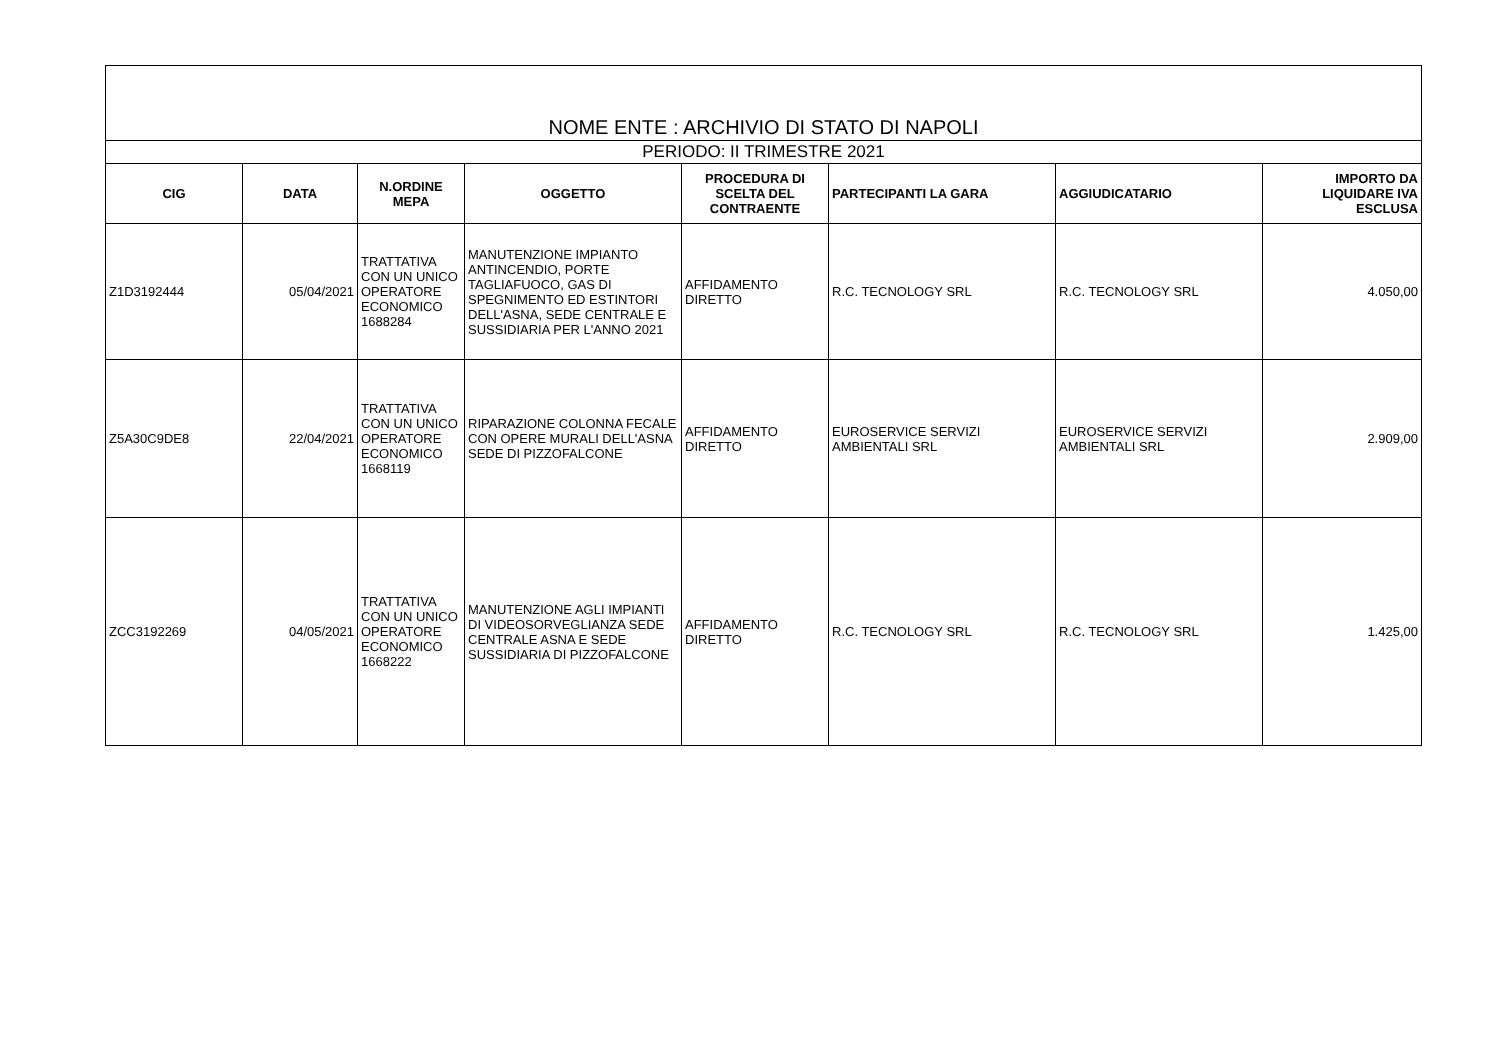| NOME ENTE : ARCHIVIO DI STATO DI NAPOLI | | | | | | | |
| --- | --- | --- | --- | --- | --- | --- | --- |
| PERIODO: II TRIMESTRE 2021 | | | | | | | |
| CIG | DATA | N.ORDINE MEPA | OGGETTO | PROCEDURA DI SCELTA DEL CONTRAENTE | PARTECIPANTI LA GARA | AGGIUDICATARIO | IMPORTO DA LIQUIDARE IVA ESCLUSA |
| Z1D3192444 | 05/04/2021 | TRATTATIVA CON UN UNICO OPERATORE ECONOMICO 1688284 | MANUTENZIONE IMPIANTO ANTINCENDIO, PORTE TAGLIAFUOCO, GAS DI SPEGNIMENTO ED ESTINTORI DELL'ASNA, SEDE CENTRALE E SUSSIDIARIA PER L'ANNO 2021 | AFFIDAMENTO DIRETTO | R.C. TECNOLOGY SRL | R.C. TECNOLOGY SRL | 4.050,00 |
| Z5A30C9DE8 | 22/04/2021 | TRATTATIVA CON UN UNICO OPERATORE ECONOMICO 1668119 | RIPARAZIONE COLONNA FECALE CON OPERE MURALI DELL'ASNA SEDE DI PIZZOFALCONE | AFFIDAMENTO DIRETTO | EUROSERVICE SERVIZI AMBIENTALI SRL | EUROSERVICE SERVIZI AMBIENTALI SRL | 2.909,00 |
| ZCC3192269 | 04/05/2021 | TRATTATIVA CON UN UNICO OPERATORE ECONOMICO 1668222 | MANUTENZIONE AGLI IMPIANTI DI VIDEOSORVEGLIANZA SEDE CENTRALE ASNA E SEDE SUSSIDIARIA DI PIZZOFALCONE | AFFIDAMENTO DIRETTO | R.C. TECNOLOGY SRL | R.C. TECNOLOGY SRL | 1.425,00 |